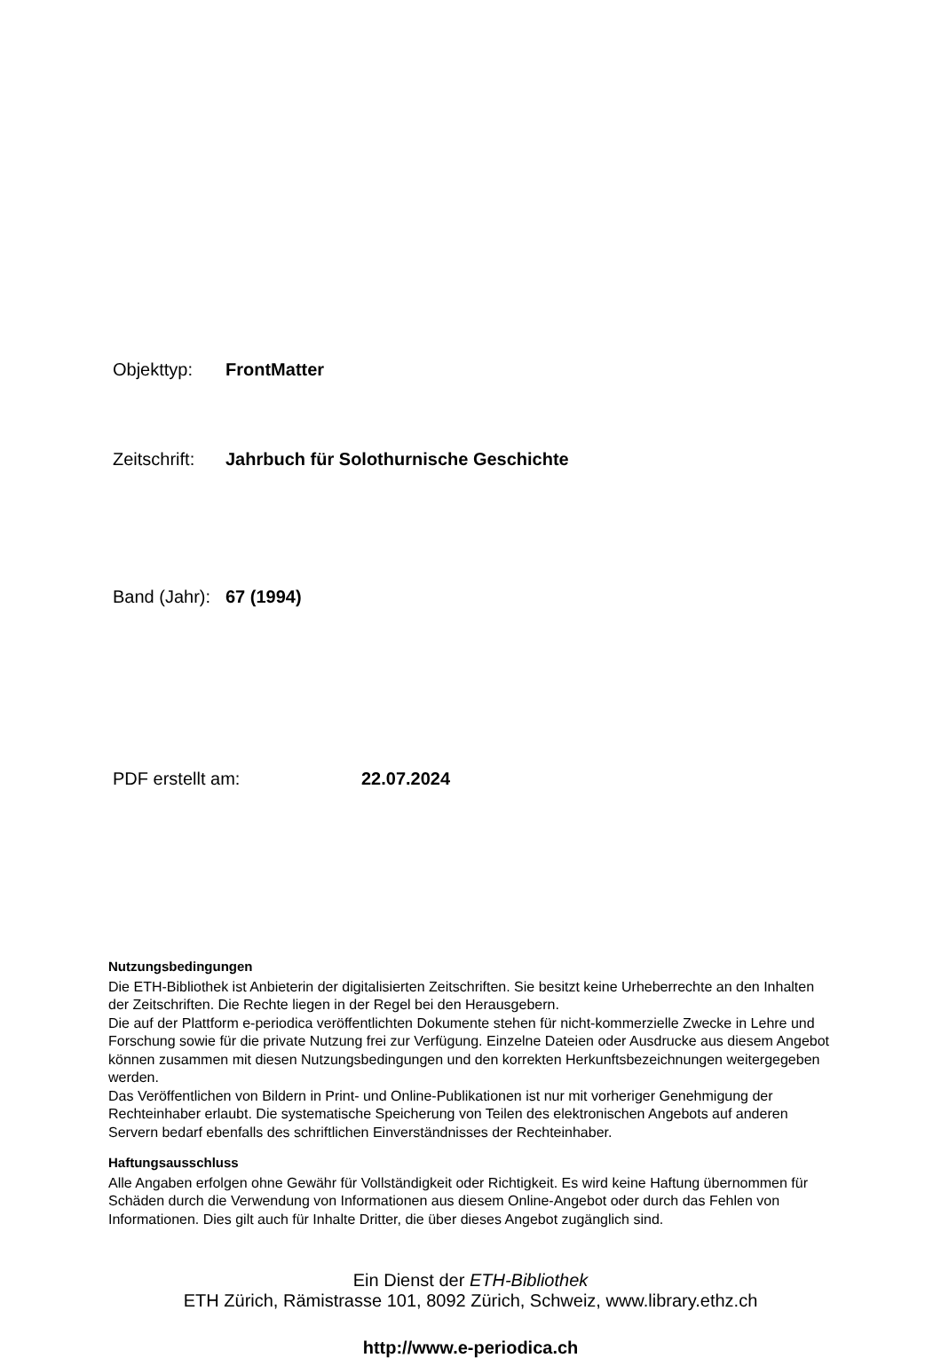Objekttyp: FrontMatter
Zeitschrift: Jahrbuch für Solothurnische Geschichte
Band (Jahr): 67 (1994)
PDF erstellt am: 22.07.2024
Nutzungsbedingungen
Die ETH-Bibliothek ist Anbieterin der digitalisierten Zeitschriften. Sie besitzt keine Urheberrechte an den Inhalten der Zeitschriften. Die Rechte liegen in der Regel bei den Herausgebern.
Die auf der Plattform e-periodica veröffentlichten Dokumente stehen für nicht-kommerzielle Zwecke in Lehre und Forschung sowie für die private Nutzung frei zur Verfügung. Einzelne Dateien oder Ausdrucke aus diesem Angebot können zusammen mit diesen Nutzungsbedingungen und den korrekten Herkunftsbezeichnungen weitergegeben werden.
Das Veröffentlichen von Bildern in Print- und Online-Publikationen ist nur mit vorheriger Genehmigung der Rechteinhaber erlaubt. Die systematische Speicherung von Teilen des elektronischen Angebots auf anderen Servern bedarf ebenfalls des schriftlichen Einverständnisses der Rechteinhaber.
Haftungsausschluss
Alle Angaben erfolgen ohne Gewähr für Vollständigkeit oder Richtigkeit. Es wird keine Haftung übernommen für Schäden durch die Verwendung von Informationen aus diesem Online-Angebot oder durch das Fehlen von Informationen. Dies gilt auch für Inhalte Dritter, die über dieses Angebot zugänglich sind.
Ein Dienst der ETH-Bibliothek
ETH Zürich, Rämistrasse 101, 8092 Zürich, Schweiz, www.library.ethz.ch
http://www.e-periodica.ch